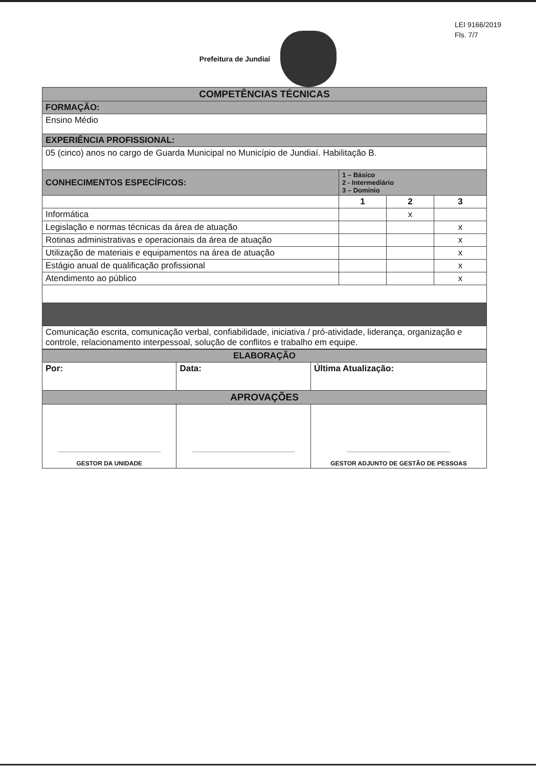LEI 9166/2019
Fls. 7/7
Prefeitura de Jundiaí
| COMPETÊNCIAS TÉCNICAS | | | |
| FORMAÇÃO: | | | |
| Ensino Médio | | | |
| EXPERIÊNCIA PROFISSIONAL: | | | |
| 05 (cinco) anos no cargo de Guarda Municipal no Município de Jundiaí. Habilitação B. | | | |
| CONHECIMENTOS ESPECÍFICOS: | 1 – Básico 2 - Intermediário 3 – Domínio | | |
| | 1 | 2 | 3 |
| Informática | | x | |
| Legislação e normas técnicas da área de atuação | | | x |
| Rotinas administrativas e operacionais da área de atuação | | | x |
| Utilização de materiais e equipamentos na área de atuação | | | x |
| Estágio anual de qualificação profissional | | | x |
| Atendimento ao público | | | x |
| Comunicação escrita, comunicação verbal, confiabilidade, iniciativa / pró-atividade, liderança, organização e controle, relacionamento interpessoal, solução de conflitos e trabalho em equipe. | | | |
| ELABORAÇÃO | | |
| Por: | Data: | Última Atualização: |
| APROVAÇÕES | | |
| ______________________________ GESTOR DA UNIDADE | ______________________________ | ______________________________ GESTOR ADJUNTO DE GESTÃO DE PESSOAS |